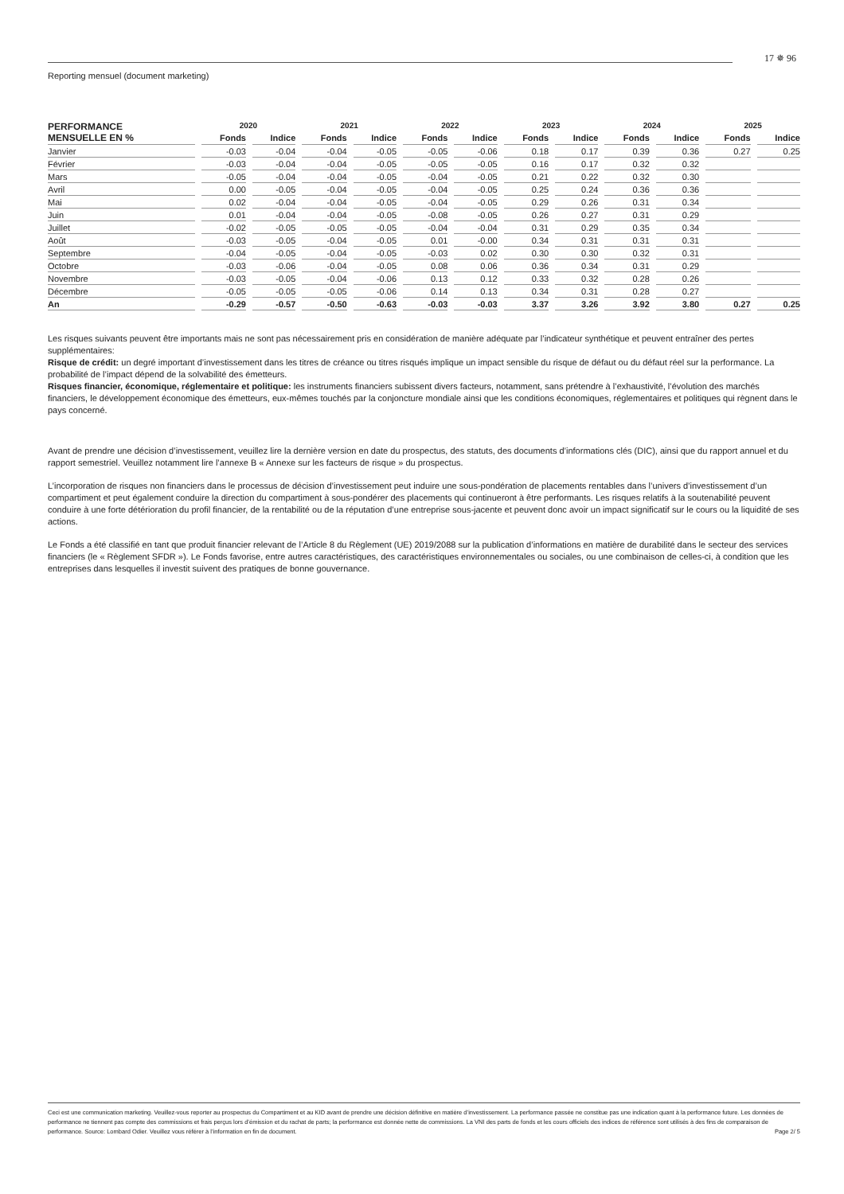Reporting mensuel (document marketing)
17 ✵ 96
| PERFORMANCE MENSUELLE EN % | 2020 | | 2021 | | 2022 | | 2023 | | 2024 | | 2025 | |
| --- | --- | --- | --- | --- | --- | --- | --- | --- | --- | --- | --- | --- |
| | Fonds | Indice | Fonds | Indice | Fonds | Indice | Fonds | Indice | Fonds | Indice | Fonds | Indice |
| Janvier | -0.03 | -0.04 | -0.04 | -0.05 | -0.05 | -0.06 | 0.18 | 0.17 | 0.39 | 0.36 | 0.27 | 0.25 |
| Février | -0.03 | -0.04 | -0.04 | -0.05 | -0.05 | -0.05 | 0.16 | 0.17 | 0.32 | 0.32 | | |
| Mars | -0.05 | -0.04 | -0.04 | -0.05 | -0.04 | -0.05 | 0.21 | 0.22 | 0.32 | 0.30 | | |
| Avril | 0.00 | -0.05 | -0.04 | -0.05 | -0.04 | -0.05 | 0.25 | 0.24 | 0.36 | 0.36 | | |
| Mai | 0.02 | -0.04 | -0.04 | -0.05 | -0.04 | -0.05 | 0.29 | 0.26 | 0.31 | 0.34 | | |
| Juin | 0.01 | -0.04 | -0.04 | -0.05 | -0.08 | -0.05 | 0.26 | 0.27 | 0.31 | 0.29 | | |
| Juillet | -0.02 | -0.05 | -0.05 | -0.05 | -0.04 | -0.04 | 0.31 | 0.29 | 0.35 | 0.34 | | |
| Août | -0.03 | -0.05 | -0.04 | -0.05 | 0.01 | -0.00 | 0.34 | 0.31 | 0.31 | 0.31 | | |
| Septembre | -0.04 | -0.05 | -0.04 | -0.05 | -0.03 | 0.02 | 0.30 | 0.30 | 0.32 | 0.31 | | |
| Octobre | -0.03 | -0.06 | -0.04 | -0.05 | 0.08 | 0.06 | 0.36 | 0.34 | 0.31 | 0.29 | | |
| Novembre | -0.03 | -0.05 | -0.04 | -0.06 | 0.13 | 0.12 | 0.33 | 0.32 | 0.28 | 0.26 | | |
| Décembre | -0.05 | -0.05 | -0.05 | -0.06 | 0.14 | 0.13 | 0.34 | 0.31 | 0.28 | 0.27 | | |
| An | -0.29 | -0.57 | -0.50 | -0.63 | -0.03 | -0.03 | 3.37 | 3.26 | 3.92 | 3.80 | 0.27 | 0.25 |
Les risques suivants peuvent être importants mais ne sont pas nécessairement pris en considération de manière adéquate par l’indicateur synthétique et peuvent entraîner des pertes supplémentaires:
Risque de crédit: un degré important d’investissement dans les titres de créance ou titres risqués implique un impact sensible du risque de défaut ou du défaut réel sur la performance. La probabilité de l’impact dépend de la solvabilité des émetteurs.
Risques financier, économique, réglementaire et politique: les instruments financiers subissent divers facteurs, notamment, sans prétendre à l’exhaustivité, l’évolution des marchés financiers, le développement économique des émetteurs, eux-mêmes touchés par la conjoncture mondiale ainsi que les conditions économiques, réglementaires et politiques qui règnent dans le pays concerné.
Avant de prendre une décision d’investissement, veuillez lire la dernière version en date du prospectus, des statuts, des documents d’informations clés (DIC), ainsi que du rapport annuel et du rapport semestriel. Veuillez notamment lire l’annexe B « Annexe sur les facteurs de risque » du prospectus.
L’incorporation de risques non financiers dans le processus de décision d’investissement peut induire une sous-pondération de placements rentables dans l’univers d’investissement d’un compartiment et peut également conduire la direction du compartiment à sous-pondérer des placements qui continueront à être performants. Les risques relatifs à la soutenabilité peuvent conduire à une forte détérioration du profil financier, de la rentabilité ou de la réputation d’une entreprise sous-jacente et peuvent donc avoir un impact significatif sur le cours ou la liquidité de ses actions.
Le Fonds a été classifié en tant que produit financier relevant de l’Article 8 du Règlement (UE) 2019/2088 sur la publication d’informations en matière de durabilité dans le secteur des services financiers (le « Règlement SFDR »). Le Fonds favorise, entre autres caractéristiques, des caractéristiques environnementales ou sociales, ou une combinaison de celles-ci, à condition que les entreprises dans lesquelles il investit suivent des pratiques de bonne gouvernance.
Ceci est une communication marketing. Veuillez-vous reporter au prospectus du Compartiment et au KID avant de prendre une décision définitive en matière d’investissement. La performance passée ne constitue pas une indication quant à la performance future. Les données de performance ne tiennent pas compte des commissions et frais perçus lors d’émission et du rachat de parts; la performance est donnée nette de commissions. La VNI des parts de fonds et les cours officiels des indices de référence sont utilisés à des fins de comparaison de performance. Source: Lombard Odier. Veuillez vous référer à l’information en fin de document. Page 2/ 5